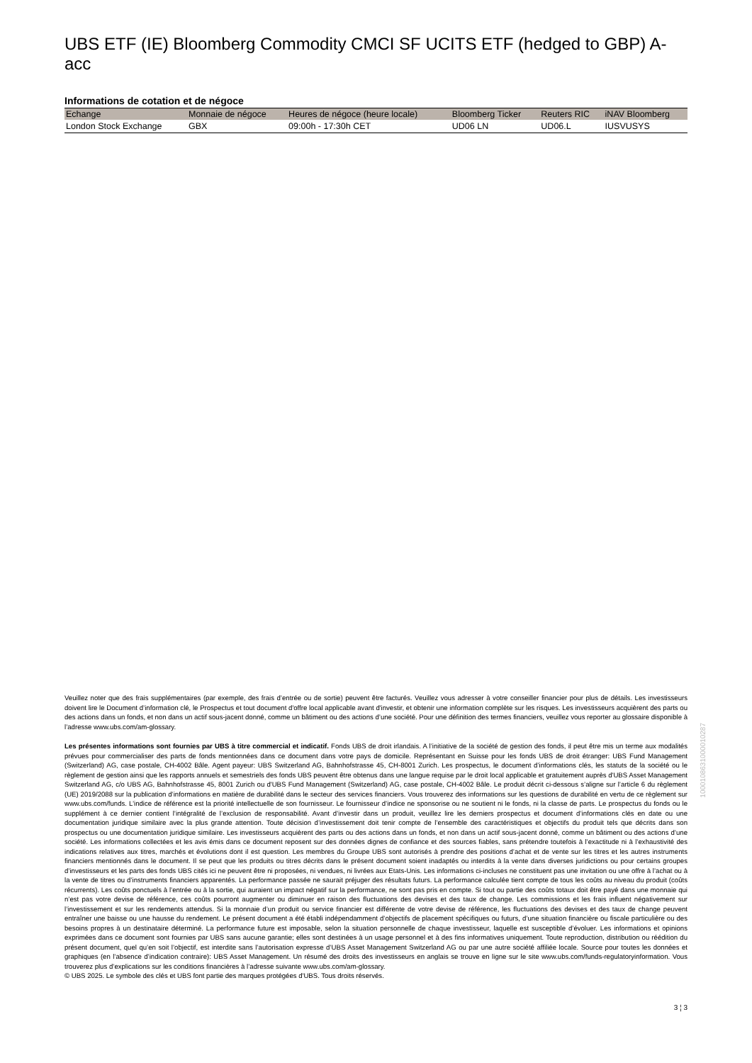UBS ETF (IE) Bloomberg Commodity CMCI SF UCITS ETF (hedged to GBP) A-acc
Informations de cotation et de négoce
| Echange | Monnaie de négoce | Heures de négoce (heure locale) | Bloomberg Ticker | Reuters RIC | iNAV Bloomberg |
| --- | --- | --- | --- | --- | --- |
| London Stock Exchange | GBX | 09:00h - 17:30h CET | UD06 LN | UD06.L | IUSVUSYS |
Veuillez noter que des frais supplémentaires (par exemple, des frais d’entrée ou de sortie) peuvent être facturés. Veuillez vous adresser à votre conseiller financier pour plus de détails. Les investisseurs doivent lire le Document d’information clé, le Prospectus et tout document d'offre local applicable avant d'investir, et obtenir une information complète sur les risques. Les investisseurs acquièrent des parts ou des actions dans un fonds, et non dans un actif sous-jacent donné, comme un bâtiment ou des actions d’une société. Pour une définition des termes financiers, veuillez vous reporter au glossaire disponible à l’adresse www.ubs.com/am-glossary.
Les présentes informations sont fournies par UBS à titre commercial et indicatif. Fonds UBS de droit irlandais. A l’initiative de la société de gestion des fonds, il peut être mis un terme aux modalités prévues pour commercialiser des parts de fonds mentionnées dans ce document dans votre pays de domicile. Représentant en Suisse pour les fonds UBS de droit étranger: UBS Fund Management (Switzerland) AG, case postale, CH-4002 Bâle. Agent payeur: UBS Switzerland AG, Bahnhofstrasse 45, CH-8001 Zurich. Les prospectus, le document d’informations clés, les statuts de la société ou le règlement de gestion ainsi que les rapports annuels et semestriels des fonds UBS peuvent être obtenus dans une langue requise par le droit local applicable et gratuitement auprès d'UBS Asset Management Switzerland AG, c/o UBS AG, Bahnhofstrasse 45, 8001 Zurich ou d'UBS Fund Management (Switzerland) AG, case postale, CH-4002 Bâle. Le produit décrit ci-dessous s’aligne sur l’article 6 du règlement (UE) 2019/2088 sur la publication d’informations en matière de durabilité dans le secteur des services financiers. Vous trouverez des informations sur les questions de durabilité en vertu de ce règlement sur www.ubs.com/funds. L’indice de référence est la priorité intellectuelle de son fournisseur. Le fournisseur d’indice ne sponsorise ou ne soutient ni le fonds, ni la classe de parts. Le prospectus du fonds ou le supplément à ce dernier contient l’intégralité de l’exclusion de responsabilité. Avant d’investir dans un produit, veuillez lire les derniers prospectus et document d’informations clés en date ou une documentation juridique similaire avec la plus grande attention. Toute décision d’investissement doit tenir compte de l’ensemble des caractéristiques et objectifs du produit tels que décrits dans son prospectus ou une documentation juridique similaire. Les investisseurs acquièrent des parts ou des actions dans un fonds, et non dans un actif sous-jacent donné, comme un bâtiment ou des actions d’une société. Les informations collectées et les avis émis dans ce document reposent sur des données dignes de confiance et des sources fiables, sans prétendre toutefois à l’exactitude ni à l’exhaustivité des indications relatives aux titres, marchés et évolutions dont il est question. Les membres du Groupe UBS sont autorisés à prendre des positions d’achat et de vente sur les titres et les autres instruments financiers mentionnés dans le document. Il se peut que les produits ou titres décrits dans le présent document soient inadaptés ou interdits à la vente dans diverses juridictions ou pour certains groupes d’investisseurs et les parts des fonds UBS cités ici ne peuvent être ni proposées, ni vendues, ni livrées aux Etats-Unis. Les informations ci-incluses ne constituent pas une invitation ou une offre à l’achat ou à la vente de titres ou d’instruments financiers apparentés. La performance passée ne saurait préjuger des résultats futurs. La performance calculée tient compte de tous les coûts au niveau du produit (coûts récurrents). Les coûts ponctuels à l’entrée ou à la sortie, qui auraient un impact négatif sur la performance, ne sont pas pris en compte. Si tout ou partie des coûts totaux doit être payé dans une monnaie qui n’est pas votre devise de référence, ces coûts pourront augmenter ou diminuer en raison des fluctuations des devises et des taux de change. Les commissions et les frais influent négativement sur l’investissement et sur les rendements attendus. Si la monnaie d’un produit ou service financier est différente de votre devise de référence, les fluctuations des devises et des taux de change peuvent entraîner une baisse ou une hausse du rendement. Le présent document a été établi indépendamment d’objectifs de placement spécifiques ou futurs, d’une situation financière ou fiscale particulière ou des besoins propres à un destinataire déterminé. La performance future est imposable, selon la situation personnelle de chaque investisseur, laquelle est susceptible d’évoluer. Les informations et opinions exprimées dans ce document sont fournies par UBS sans aucune garantie; elles sont destinées à un usage personnel et à des fins informatives uniquement. Toute reproduction, distribution ou réédition du présent document, quel qu’en soit l’objectif, est interdite sans l’autorisation expresse d’UBS Asset Management Switzerland AG ou par une autre société affiliée locale. Source pour toutes les données et graphiques (en l’absence d’indication contraire): UBS Asset Management. Un résumé des droits des investisseurs en anglais se trouve en ligne sur le site www.ubs.com/funds-regulatoryinformation. Vous trouverez plus d’explications sur les conditions financières à l’adresse suivante www.ubs.com/am-glossary.
© UBS 2025. Le symbole des clés et UBS font partie des marques protégées d'UBS. Tous droits réservés.
3 ¦ 3
1000108631000010287